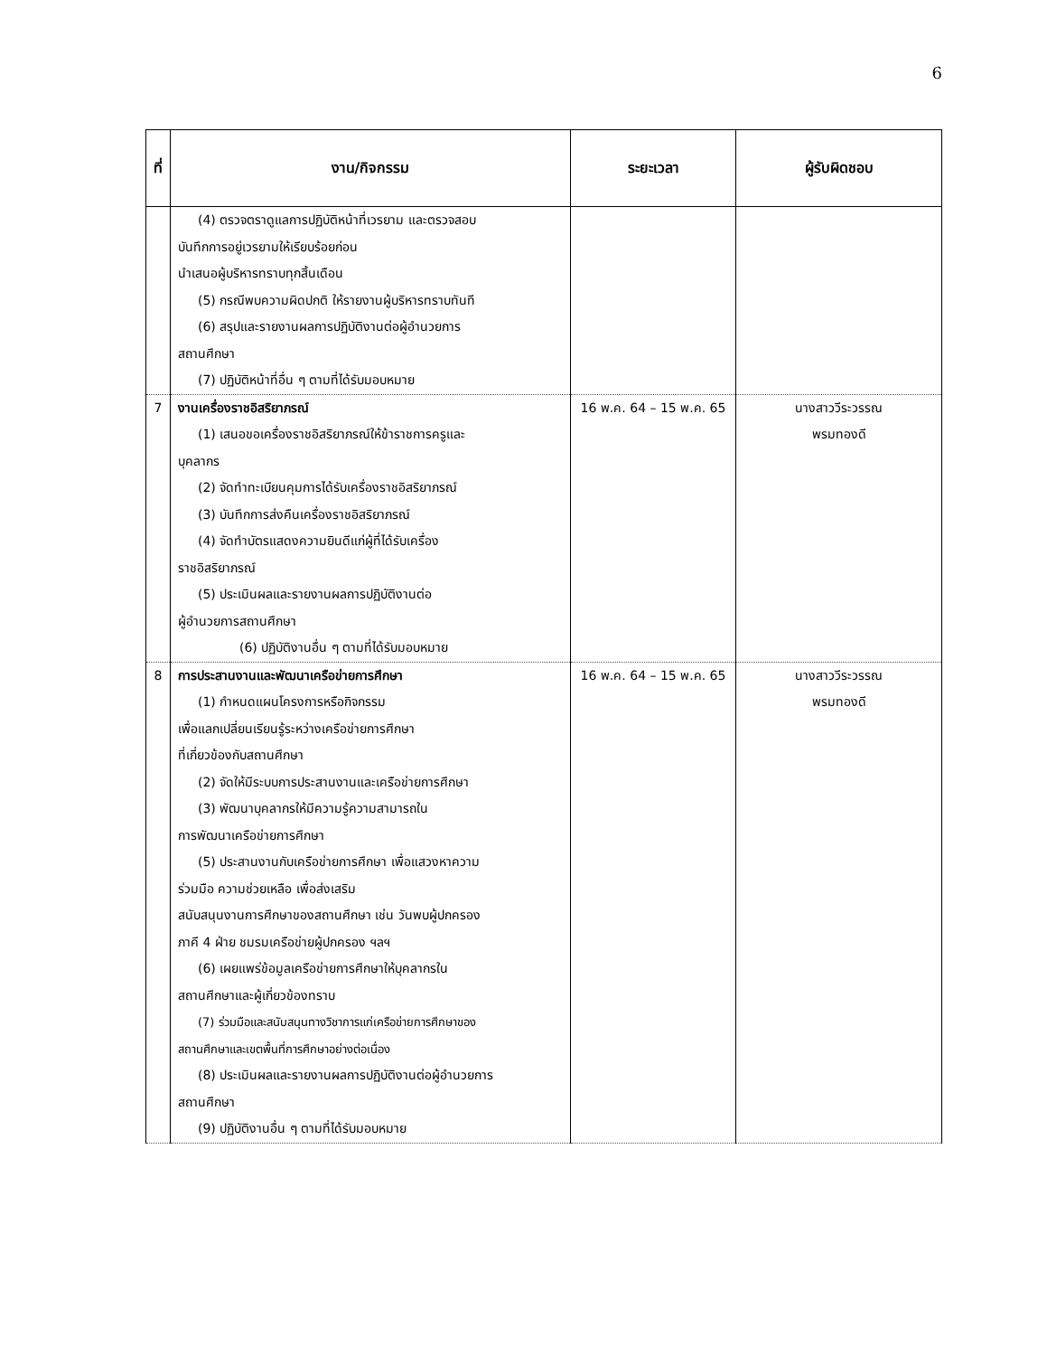6
| ที่ | งาน/กิจกรรม | ระยะเวลา | ผู้รับผิดชอบ |
| --- | --- | --- | --- |
| | (4) ตรวจตราดูแลการปฏิบัติหน้าที่เวรยาม และตรวจสอบ บันทึกการอยู่เวรยามให้เรียบร้อยก่อน นำเสนอผู้บริหารทราบทุกสิ้นเดือน (5) กรณีพบความผิดปกติ ให้รายงานผู้บริหารทราบทันที (6) สรุปและรายงานผลการปฏิบัติงานต่อผู้อำนวยการ สถานศึกษา (7) ปฏิบัติหน้าที่อื่น ๆ ตามที่ได้รับมอบหมาย | | |
| 7 | งานเครื่องราชอิสริยาภรณ์ (1) เสนอขอเครื่องราชอิสริยาภรณ์ให้ข้าราชการครูและ บุคลากร (2) จัดทำทะเบียนคุมการได้รับเครื่องราชอิสริยาภรณ์ (3) บันทึกการส่งคืนเครื่องราชอิสริยาภรณ์ (4) จัดทำบัตรแสดงความยินดีแก่ผู้ที่ได้รับเครื่อง ราชอิสริยาภรณ์ (5) ประเมินผลและรายงานผลการปฏิบัติงานต่อ ผู้อำนวยการสถานศึกษา (6) ปฏิบัติงานอื่น ๆ ตามที่ได้รับมอบหมาย | 16 พ.ค. 64 – 15 พ.ค. 65 | นางสาววีระวรรณ พรมทองดี |
| 8 | การประสานงานและพัฒนาเครือข่ายการศึกษา (1) กำหนดแผนโครงการหรือกิจกรรม เพื่อแลกเปลี่ยนเรียนรู้ระหว่างเครือข่ายการศึกษา ที่เกี่ยวข้องกับสถานศึกษา (2) จัดให้มีระบบการประสานงานและเครือข่ายการศึกษา (3) พัฒนาบุคลากรให้มีความรู้ความสามารถใน การพัฒนาเครือข่ายการศึกษา (5) ประสานงานกับเครือข่ายการศึกษา เพื่อแสวงหาความ ร่วมมือ ความช่วยเหลือ เพื่อส่งเสริม สนับสนุนงานการศึกษาของสถานศึกษา เช่น วันพบผู้ปกครอง ภาคี 4 ฝ่าย ชมรมเครือข่ายผู้ปกครอง ฯลฯ (6) เผยแพร่ข้อมูลเครือข่ายการศึกษาให้บุคลากรใน สถานศึกษาและผู้เกี่ยวข้องทราบ (7) ร่วมมือและสนับสนุนทางวิชาการแก่เครือข่ายการศึกษาของ สถานศึกษาและเขตพื้นที่การศึกษาอย่างต่อเนื่อง (8) ประเมินผลและรายงานผลการปฏิบัติงานต่อผู้อำนวยการ สถานศึกษา (9) ปฏิบัติงานอื่น ๆ ตามที่ได้รับมอบหมาย | 16 พ.ค. 64 – 15 พ.ค. 65 | นางสาววีระวรรณ พรมทองดี |